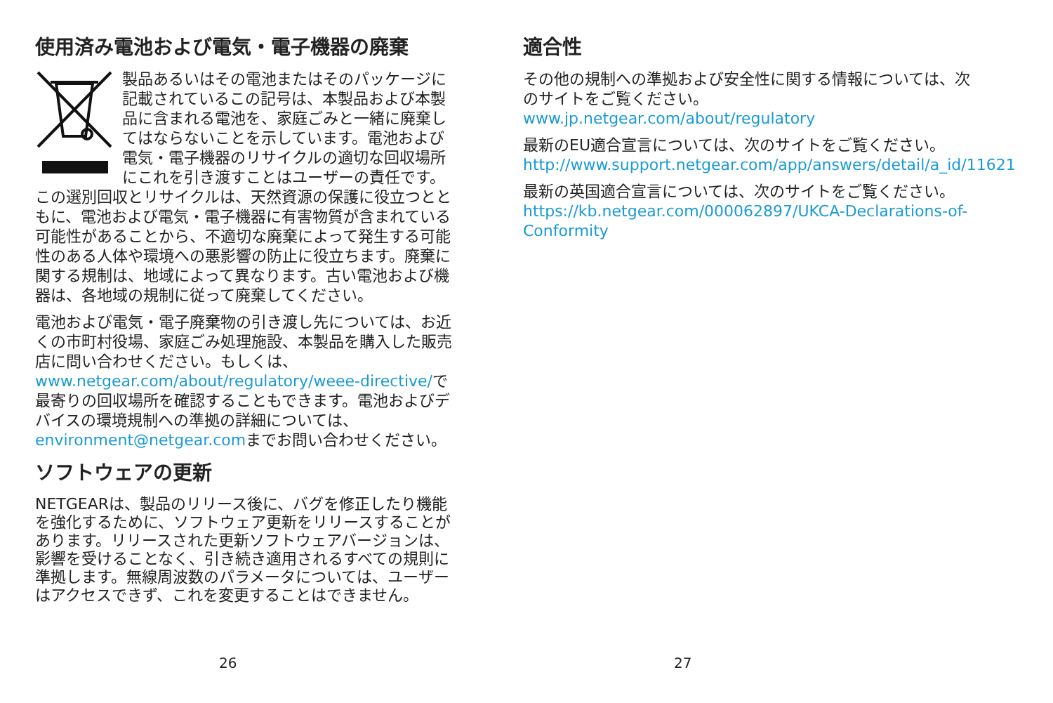使用済み電池および電気・電子機器の廃棄
製品あるいはその電池またはそのパッケージに記載されているこの記号は、本製品および本製品に含まれる電池を、家庭ごみと一緒に廃棄してはならないことを示しています。電池および電気・電子機器のリサイクルの適切な回収場所にこれを引き渡すことはユーザーの責任です。この選別回収とリサイクルは、天然資源の保護に役立つとともに、電池および電気・電子機器に有害物質が含まれている可能性があることから、不適切な廃棄によって発生する可能性のある人体や環境への悪影響の防止に役立ちます。廃棄に関する規制は、地域によって異なります。古い電池および機器は、各地域の規制に従って廃棄してください。
電池および電気・電子廃棄物の引き渡し先については、お近くの市町村役場、家庭ごみ処理施設、本製品を購入した販売店に問い合わせください。もしくは、www.netgear.com/about/regulatory/weee-directive/で最寄りの回収場所を確認することもできます。電池およびデバイスの環境規制への準拠の詳細については、environment@netgear.comまでお問い合わせください。
ソフトウェアの更新
NETGEARは、製品のリリース後に、バグを修正したり機能を強化するために、ソフトウェア更新をリリースすることがあります。リリースされた更新ソフトウェアバージョンは、影響を受けることなく、引き続き適用されるすべての規則に準拠します。無線周波数のパラメータについては、ユーザーはアクセスできず、これを変更することはできません。
26
適合性
その他の規制への準拠および安全性に関する情報については、次のサイトをご覧ください。
www.jp.netgear.com/about/regulatory
最新のEU適合宣言については、次のサイトをご覧ください。http://www.support.netgear.com/app/answers/detail/a_id/11621
最新の英国適合宣言については、次のサイトをご覧ください。https://kb.netgear.com/000062897/UKCA-Declarations-of-Conformity
27